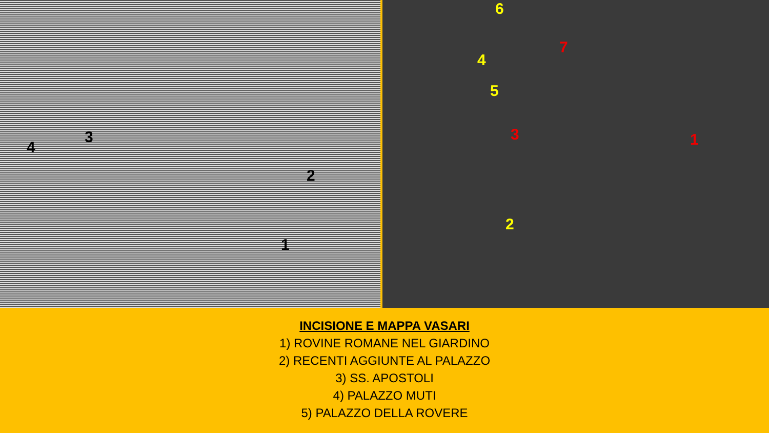4
3
2
1
6
4
5
2
3
7
1
INCISIONE E MAPPA VASARI
1) ROVINE ROMANE NEL GIARDINO
2) RECENTI AGGIUNTE AL PALAZZO
3) SS. APOSTOLI
4) PALAZZO MUTI
5) PALAZZO DELLA ROVERE